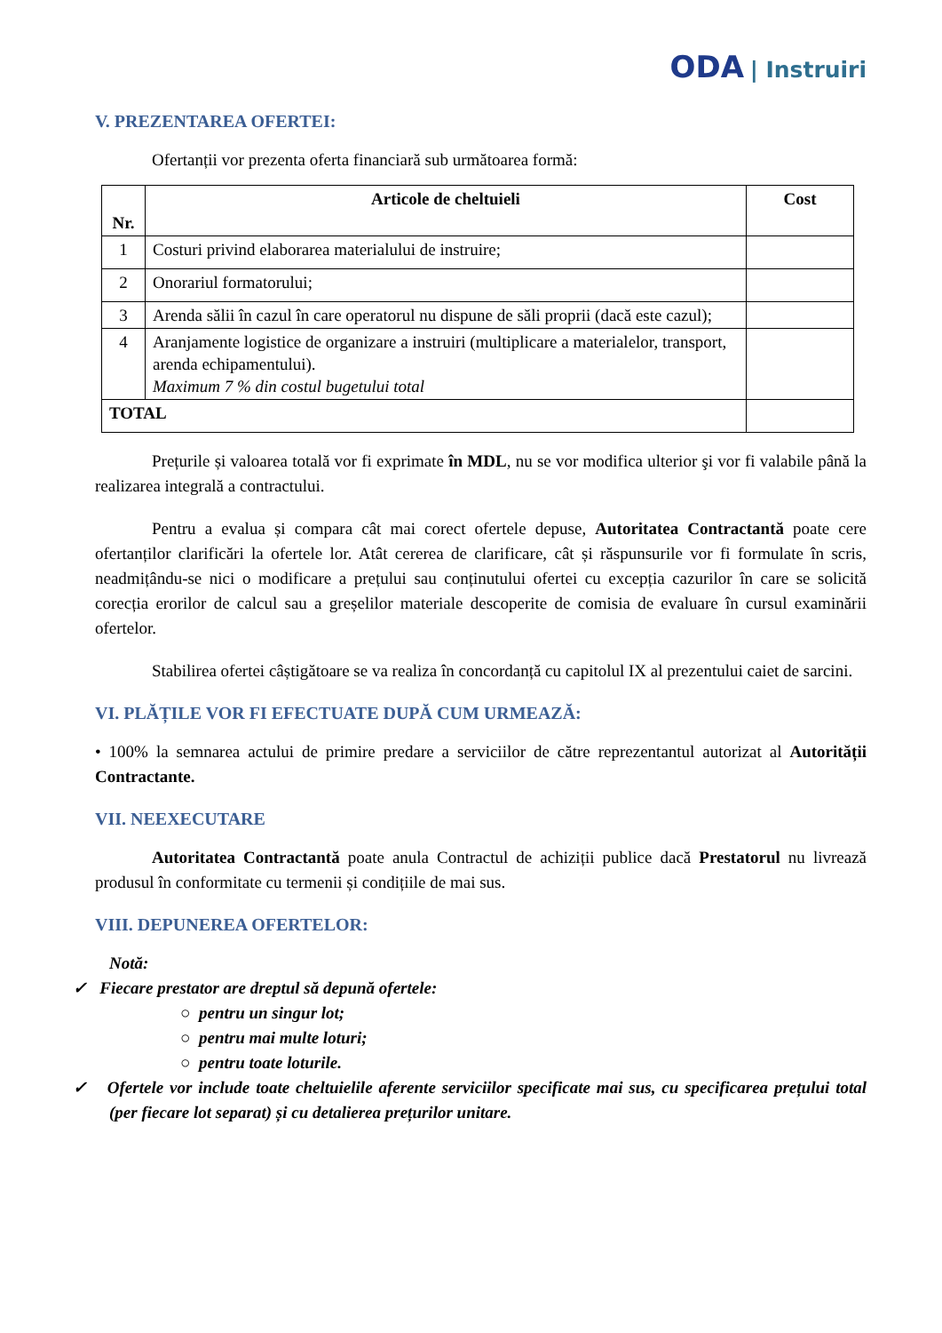ODA | Instruiri
V. PREZENTAREA OFERTEI:
Ofertanții vor prezenta oferta financiară sub următoarea formă:
| Nr. | Articole de cheltuieli | Cost |
| --- | --- | --- |
| 1 | Costuri privind elaborarea materialului de instruire; | |
| 2 | Onorariul formatorului; | |
| 3 | Arenda sălii în cazul în care operatorul nu dispune de săli proprii (dacă este cazul); | |
| 4 | Aranjamente logistice de organizare a instruiri (multiplicare a materialelor, transport, arenda echipamentului). Maximum 7 % din costul bugetului total | |
| TOTAL | | |
Prețurile și valoarea totală vor fi exprimate în MDL, nu se vor modifica ulterior şi vor fi valabile până la realizarea integrală a contractului.
Pentru a evalua și compara cât mai corect ofertele depuse, Autoritatea Contractantă poate cere ofertanților clarificări la ofertele lor. Atât cererea de clarificare, cât și răspunsurile vor fi formulate în scris, neadmițându-se nici o modificare a prețului sau conținutului ofertei cu excepția cazurilor în care se solicită corecția erorilor de calcul sau a greșelilor materiale descoperite de comisia de evaluare în cursul examinării ofertelor.
Stabilirea ofertei câștigătoare se va realiza în concordanță cu capitolul IX al prezentului caiet de sarcini.
VI. PLĂȚILE VOR FI EFECTUATE DUPĂ CUM URMEAZĂ:
• 100% la semnarea actului de primire predare a serviciilor de către reprezentantul autorizat al Autorității Contractante.
VII. NEEXECUTARE
Autoritatea Contractantă poate anula Contractul de achiziții publice dacă Prestatorul nu livrează produsul în conformitate cu termenii și condițiile de mai sus.
VIII. DEPUNEREA OFERTELOR:
Notă:
✓ Fiecare prestator are dreptul să depună ofertele:
○ pentru un singur lot;
○ pentru mai multe loturi;
○ pentru toate loturile.
✓ Ofertele vor include toate cheltuielile aferente serviciilor specificate mai sus, cu specificarea prețului total (per fiecare lot separat) și cu detalierea prețurilor unitare.